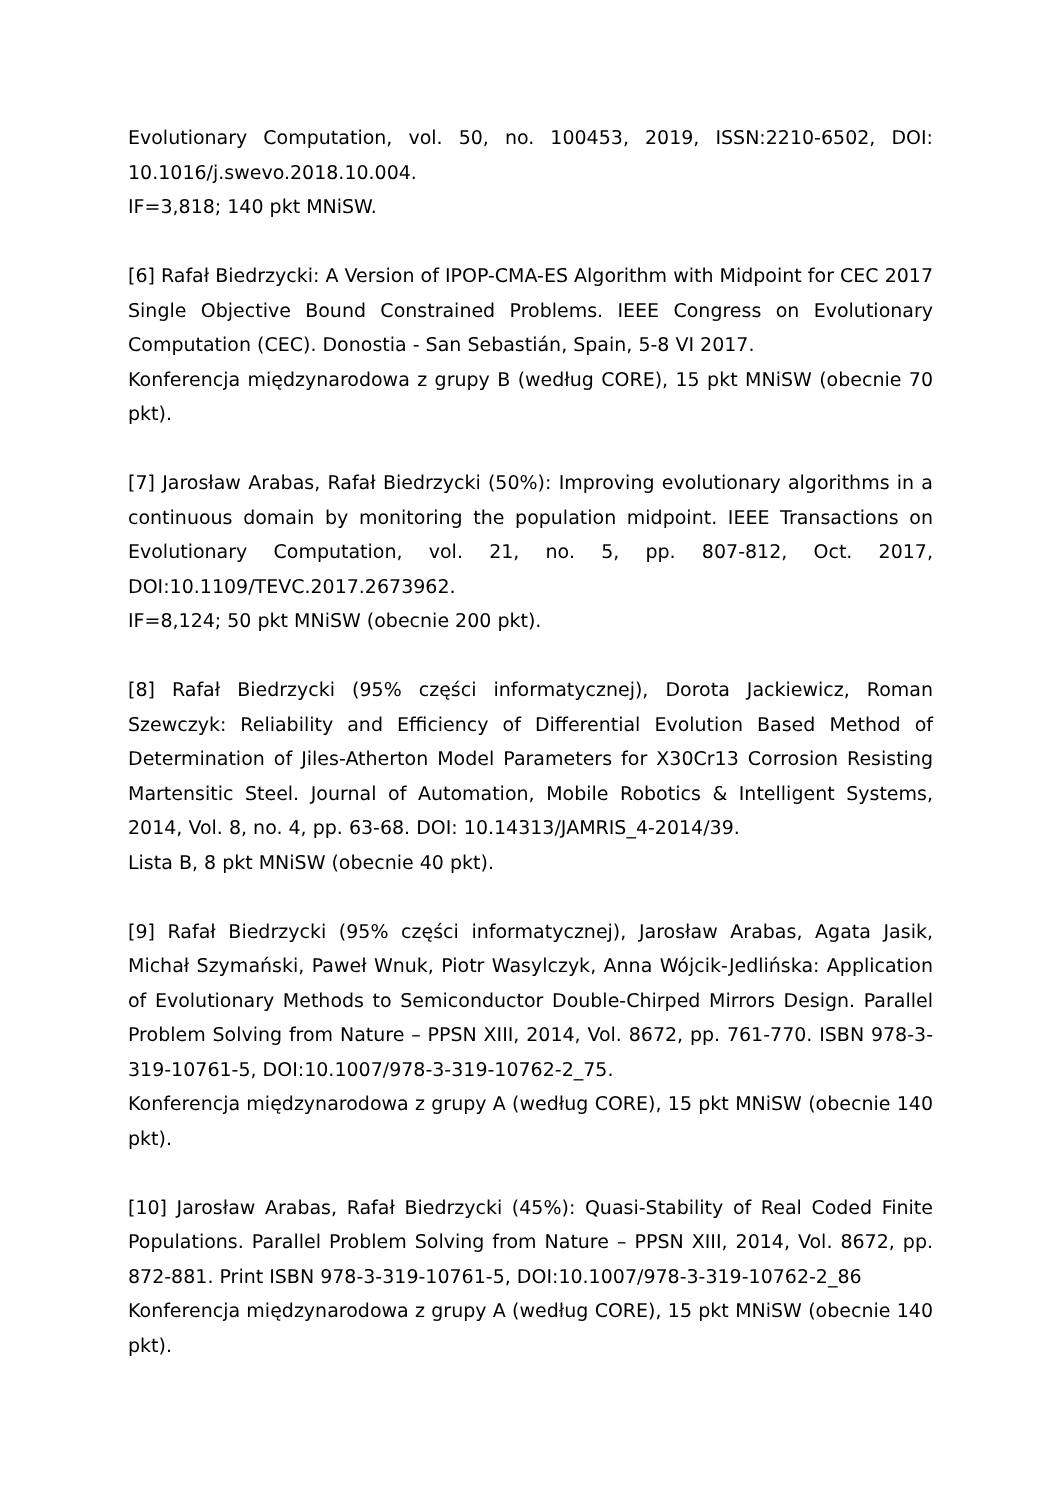Evolutionary Computation, vol. 50, no. 100453, 2019, ISSN:2210-6502, DOI: 10.1016/j.swevo.2018.10.004.
IF=3,818; 140 pkt MNiSW.
[6] Rafał Biedrzycki: A Version of IPOP-CMA-ES Algorithm with Midpoint for CEC 2017 Single Objective Bound Constrained Problems. IEEE Congress on Evolutionary Computation (CEC). Donostia - San Sebastián, Spain, 5-8 VI 2017.
Konferencja międzynarodowa z grupy B (według CORE), 15 pkt MNiSW (obecnie 70 pkt).
[7] Jarosław Arabas, Rafał Biedrzycki (50%): Improving evolutionary algorithms in a continuous domain by monitoring the population midpoint. IEEE Transactions on Evolutionary Computation, vol. 21, no. 5, pp. 807-812, Oct. 2017, DOI:10.1109/TEVC.2017.2673962.
IF=8,124; 50 pkt MNiSW (obecnie 200 pkt).
[8] Rafał Biedrzycki (95% części informatycznej), Dorota Jackiewicz, Roman Szewczyk: Reliability and Efficiency of Differential Evolution Based Method of Determination of Jiles-Atherton Model Parameters for X30Cr13 Corrosion Resisting Martensitic Steel. Journal of Automation, Mobile Robotics & Intelligent Systems, 2014, Vol. 8, no. 4, pp. 63-68. DOI: 10.14313/JAMRIS_4-2014/39.
Lista B, 8 pkt MNiSW (obecnie 40 pkt).
[9] Rafał Biedrzycki (95% części informatycznej), Jarosław Arabas, Agata Jasik, Michał Szymański, Paweł Wnuk, Piotr Wasylczyk, Anna Wójcik-Jedlińska: Application of Evolutionary Methods to Semiconductor Double-Chirped Mirrors Design. Parallel Problem Solving from Nature – PPSN XIII, 2014, Vol. 8672, pp. 761-770. ISBN 978-3-319-10761-5, DOI:10.1007/978-3-319-10762-2_75.
Konferencja międzynarodowa z grupy A (według CORE), 15 pkt MNiSW (obecnie 140 pkt).
[10] Jarosław Arabas, Rafał Biedrzycki (45%): Quasi-Stability of Real Coded Finite Populations. Parallel Problem Solving from Nature – PPSN XIII, 2014, Vol. 8672, pp. 872-881. Print ISBN 978-3-319-10761-5, DOI:10.1007/978-3-319-10762-2_86
Konferencja międzynarodowa z grupy A (według CORE), 15 pkt MNiSW (obecnie 140 pkt).